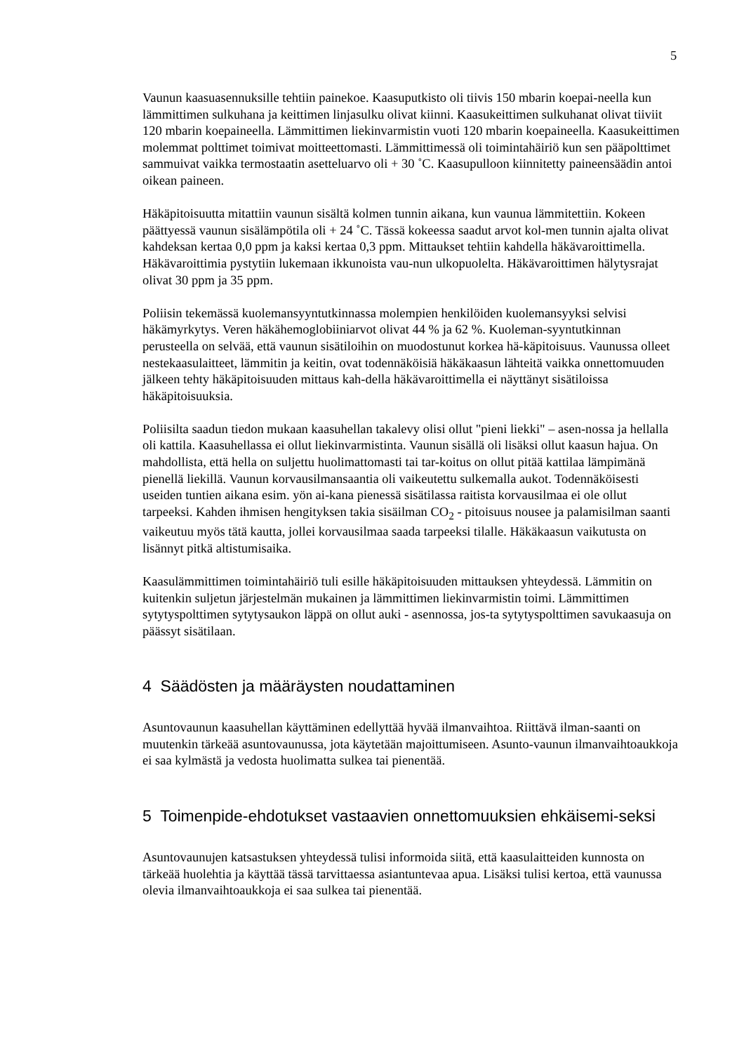5
Vaunun kaasuasennuksille tehtiin painekoe. Kaasuputkisto oli tiivis 150 mbarin koepai-neella kun lämmittimen sulkuhana ja keittimen linjasulku olivat kiinni. Kaasukeittimen sulkuhanat olivat tiiviit 120 mbarin koepaineella. Lämmittimen liekinvarmistin vuoti 120 mbarin koepaineella. Kaasukeittimen molemmat polttimet toimivat moitteettomasti. Lämmittimessä oli toimintahäiriö kun sen pääpolttimet sammuivat vaikka termostaatin asetteluarvo oli + 30 ˚C. Kaasupulloon kiinnitetty paineensäädin antoi oikean paineen.
Häkäpitoisuutta mitattiin vaunun sisältä kolmen tunnin aikana, kun vaunua lämmitettiin. Kokeen päättyessä vaunun sisälämpötila oli + 24 ˚C. Tässä kokeessa saadut arvot kol-men tunnin ajalta olivat kahdeksan kertaa 0,0 ppm ja kaksi kertaa 0,3 ppm. Mittaukset tehtiin kahdella häkävaroittimella. Häkävaroittimia pystytiin lukemaan ikkunoista vau-nun ulkopuolelta. Häkävaroittimen hälytysrajat olivat 30 ppm ja 35 ppm.
Poliisin tekemässä kuolemansyyntutkinnassa molempien henkilöiden kuolemansyyksi selvisi häkämyrkytys. Veren häkähemoglobiiniarvot olivat 44 % ja 62 %. Kuoleman-syyntutkinnan perusteella on selvää, että vaunun sisätiloihin on muodostunut korkea hä-käpitoisuus. Vaunussa olleet nestekaasulaitteet, lämmitin ja keitin, ovat todennäköisiä häkäkaasun lähteitä vaikka onnettomuuden jälkeen tehty häkäpitoisuuden mittaus kah-della häkävaroittimella ei näyttänyt sisätiloissa häkäpitoisuuksia.
Poliisilta saadun tiedon mukaan kaasuhellan takalevy olisi ollut "pieni liekki" – asen-nossa ja hellalla oli kattila. Kaasuhellassa ei ollut liekinvarmistinta. Vaunun sisällä oli lisäksi ollut kaasun hajua. On mahdollista, että hella on suljettu huolimattomasti tai tar-koitus on ollut pitää kattilaa lämpimänä pienellä liekillä. Vaunun korvausilmansaantia oli vaikeutettu sulkemalla aukot. Todennäköisesti useiden tuntien aikana esim. yön ai-kana pienessä sisätilassa raitista korvausilmaa ei ole ollut tarpeeksi. Kahden ihmisen hengityksen takia sisäilman CO<sub>2</sub> - pitoisuus nousee ja palamisilman saanti vaikeutuu myös tätä kautta, jollei korvausilmaa saada tarpeeksi tilalle. Häkäkaasun vaikutusta on lisännyt pitkä altistumisaika.
Kaasulämmittimen toimintahäiriö tuli esille häkäpitoisuuden mittauksen yhteydessä. Lämmitin on kuitenkin suljetun järjestelmän mukainen ja lämmittimen liekinvarmistin toimi. Lämmittimen sytytyspolttimen sytytysaukon läppä on ollut auki - asennossa, jos-ta sytytyspolttimen savukaasuja on päässyt sisätilaan.
4 Säädösten ja määräysten noudattaminen
Asuntovaunun kaasuhellan käyttäminen edellyttää hyvää ilmanvaihtoa. Riittävä ilman-saanti on muutenkin tärkeää asuntovaunussa, jota käytetään majoittumiseen. Asunto-vaunun ilmanvaihtoaukkoja ei saa kylmästä ja vedosta huolimatta sulkea tai pienentää.
5 Toimenpide-ehdotukset vastaavien onnettomuuksien ehkäisemi-seksi
Asuntovaunujen katsastuksen yhteydessä tulisi informoida siitä, että kaasulaitteiden kunnosta on tärkeää huolehtia ja käyttää tässä tarvittaessa asiantuntevaa apua. Lisäksi tulisi kertoa, että vaunussa olevia ilmanvaihtoaukkoja ei saa sulkea tai pienentää.